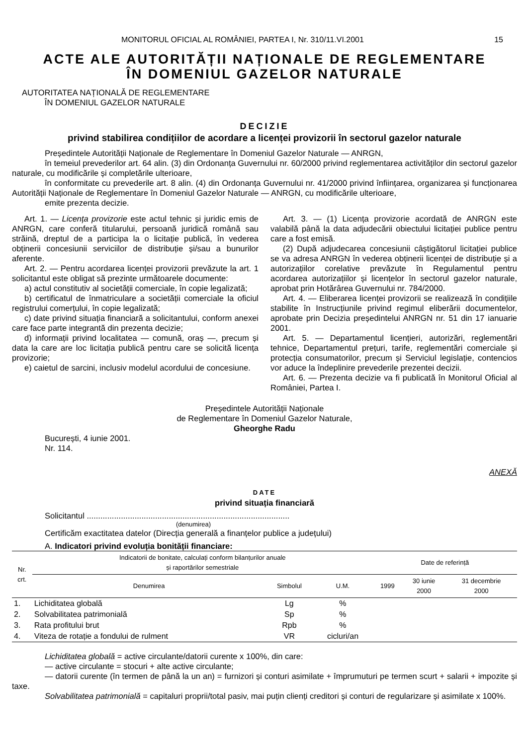MONITORUL OFICIAL AL ROMÂNIEI, PARTEA I, Nr. 310/11.VI.2001 15
ACTE ALE AUTORITĂȚII NAȚIONALE DE REGLEMENTARE
ÎN DOMENIUL GAZELOR NATURALE
AUTORITATEA NAȚIONALĂ DE REGLEMENTARE
ÎN DOMENIUL GAZELOR NATURALE
DECIZIE
privind stabilirea condițiilor de acordare a licenței provizorii în sectorul gazelor naturale
Președintele Autorității Naționale de Reglementare în Domeniul Gazelor Naturale — ANRGN,
în temeiul prevederilor art. 64 alin. (3) din Ordonanța Guvernului nr. 60/2000 privind reglementarea activităților din sectorul gazelor naturale, cu modificările și completările ulterioare,
în conformitate cu prevederile art. 8 alin. (4) din Ordonanța Guvernului nr. 41/2000 privind înființarea, organizarea și funcționarea Autorității Naționale de Reglementare în Domeniul Gazelor Naturale — ANRGN, cu modificările ulterioare,
emite prezenta decizie.
Art. 1. — Licența provizorie este actul tehnic și juridic emis de ANRGN, care conferă titularului, persoană juridică română sau străină, dreptul de a participa la o licitație publică, în vederea obținerii concesiunii serviciilor de distribuție și/sau a bunurilor aferente.
Art. 2. — Pentru acordarea licenței provizorii prevăzute la art. 1 solicitantul este obligat să prezinte următoarele documente:
a) actul constitutiv al societății comerciale, în copie legalizată;
b) certificatul de înmatriculare a societății comerciale la oficiul registrului comerțului, în copie legalizată;
c) date privind situația financiară a solicitantului, conform anexei care face parte integrantă din prezenta decizie;
d) informații privind localitatea — comună, oraș —, precum și data la care are loc licitația publică pentru care se solicită licența provizorie;
e) caietul de sarcini, inclusiv modelul acordului de concesiune.
Art. 3. — (1) Licența provizorie acordată de ANRGN este valabilă până la data adjudecării obiectului licitației publice pentru care a fost emisă.
(2) După adjudecarea concesiunii câștigătorul licitației publice se va adresa ANRGN în vederea obținerii licenței de distribuție și a autorizațiilor corelative prevăzute în Regulamentul pentru acordarea autorizațiilor și licențelor în sectorul gazelor naturale, aprobat prin Hotărârea Guvernului nr. 784/2000.
Art. 4. — Eliberarea licenței provizorii se realizează în condițiile stabilite în Instrucțiunile privind regimul eliberării documentelor, aprobate prin Decizia președintelui ANRGN nr. 51 din 17 ianuarie 2001.
Art. 5. — Departamentul licențieri, autorizări, reglementări tehnice, Departamentul prețuri, tarife, reglementări comerciale și protecția consumatorilor, precum și Serviciul legislație, contencios vor aduce la îndeplinire prevederile prezentei decizii.
Art. 6. — Prezenta decizie va fi publicată în Monitorul Oficial al României, Partea I.
Președintele Autorității Naționale
de Reglementare în Domeniul Gazelor Naturale,
Gheorghe Radu
București, 4 iunie 2001.
Nr. 114.
ANEXĂ
DATE
privind situația financiară
Solicitantul .........................................................................................
(denumirea)
Certificăm exactitatea datelor (Direcția generală a finanțelor publice a județului)
A. Indicatori privind evoluția bonității financiare:
| Nr. crt. | Indicatorii de bonitate, calculați conform bilanțurilor anuale și raportărilor semestriale | | | Date de referință | | |
| --- | --- | --- | --- | --- | --- | --- |
| | Denumirea | Simbolul | U.M. | 1999 | 30 iunie 2000 | 31 decembrie 2000 |
| 1. | Lichiditatea globală | Lg | % | | | |
| 2. | Solvabilitatea patrimonială | Sp | % | | | |
| 3. | Rata profitului brut | Rpb | % | | | |
| 4. | Viteza de rotație a fondului de rulment | VR | cicluri/an | | | |
Lichiditatea globală = active circulante/datorii curente x 100%, din care:
— active circulante = stocuri + alte active circulante;
— datorii curente (în termen de până la un an) = furnizori și conturi asimilate + împrumuturi pe termen scurt + salarii + impozite și taxe.
Solvabilitatea patrimonială = capitaluri proprii/total pasiv, mai puțin clienți creditori și conturi de regularizare și asimilate x 100%.